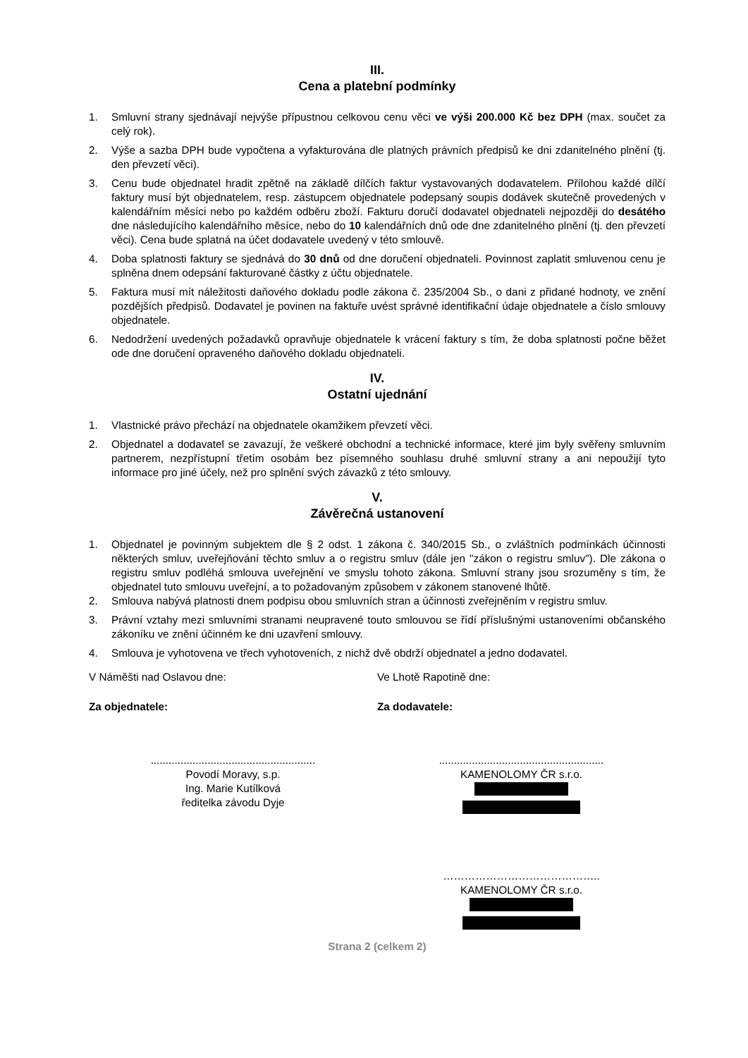III.
Cena a platební podmínky
1. Smluvní strany sjednávají nejvýše přípustnou celkovou cenu věci ve výši 200.000 Kč bez DPH (max. součet za celý rok).
2. Výše a sazba DPH bude vypočtena a vyfakturována dle platných právních předpisů ke dni zdanitelného plnění (tj. den převzetí věci).
3. Cenu bude objednatel hradit zpětně na základě dílčích faktur vystavovaných dodavatelem. Přílohou každé dílčí faktury musí být objednatelem, resp. zástupcem objednatele podepsaný soupis dodávek skutečně provedených v kalendářním měsíci nebo po každém odběru zboží. Fakturu doručí dodavatel objednateli nejpozději do desátého dne následujícího kalendářního měsíce, nebo do 10 kalendářních dnů ode dne zdanitelného plnění (tj. den převzetí věci). Cena bude splatná na účet dodavatele uvedený v této smlouvě.
4. Doba splatnosti faktury se sjednává do 30 dnů od dne doručení objednateli. Povinnost zaplatit smluvenou cenu je splněna dnem odepsání fakturované částky z účtu objednatele.
5. Faktura musí mít náležitosti daňového dokladu podle zákona č. 235/2004 Sb., o dani z přidané hodnoty, ve znění pozdějších předpisů. Dodavatel je povinen na faktuře uvést správné identifikační údaje objednatele a číslo smlouvy objednatele.
6. Nedodržení uvedených požadavků opravňuje objednatele k vrácení faktury s tím, že doba splatnosti počne běžet ode dne doručení opraveného daňového dokladu objednateli.
IV.
Ostatní ujednání
1. Vlastnické právo přechází na objednatele okamžikem převzetí věci.
2. Objednatel a dodavatel se zavazují, že veškeré obchodní a technické informace, které jim byly svěřeny smluvním partnerem, nezpřístupní třetím osobám bez písemného souhlasu druhé smluvní strany a ani nepoužijí tyto informace pro jiné účely, než pro splnění svých závazků z této smlouvy.
V.
Závěrečná ustanovení
1. Objednatel je povinným subjektem dle § 2 odst. 1 zákona č. 340/2015 Sb., o zvláštních podmínkách účinnosti některých smluv, uveřejňování těchto smluv a o registru smluv (dále jen "zákon o registru smluv"). Dle zákona o registru smluv podléhá smlouva uveřejnění ve smyslu tohoto zákona. Smluvní strany jsou srozuměny s tím, že objednatel tuto smlouvu uveřejní, a to požadovaným způsobem v zákonem stanovené lhůtě.
2. Smlouva nabývá platnosti dnem podpisu obou smluvních stran a účinnosti zveřejněním v registru smluv.
3. Právní vztahy mezi smluvními stranami neupravené touto smlouvou se řídí příslušnými ustanoveními občanského zákoníku ve znění účinném ke dni uzavření smlouvy.
4. Smlouva je vyhotovena ve třech vyhotoveních, z nichž dvě obdrží objednatel a jedno dodavatel.
V Náměšti nad Oslavou dne: Ve Lhotě Rapotině dne:
Za objednatele: Za dodavatele:
.......................................................
Povodí Moravy, s.p.
Ing. Marie Kutílková
ředitelka závodu Dyje
.......................................................
KAMENOLOMY ČR s.r.o.
……………………………………..
KAMENOLOMY ČR s.r.o.
Strana 2 (celkem 2)